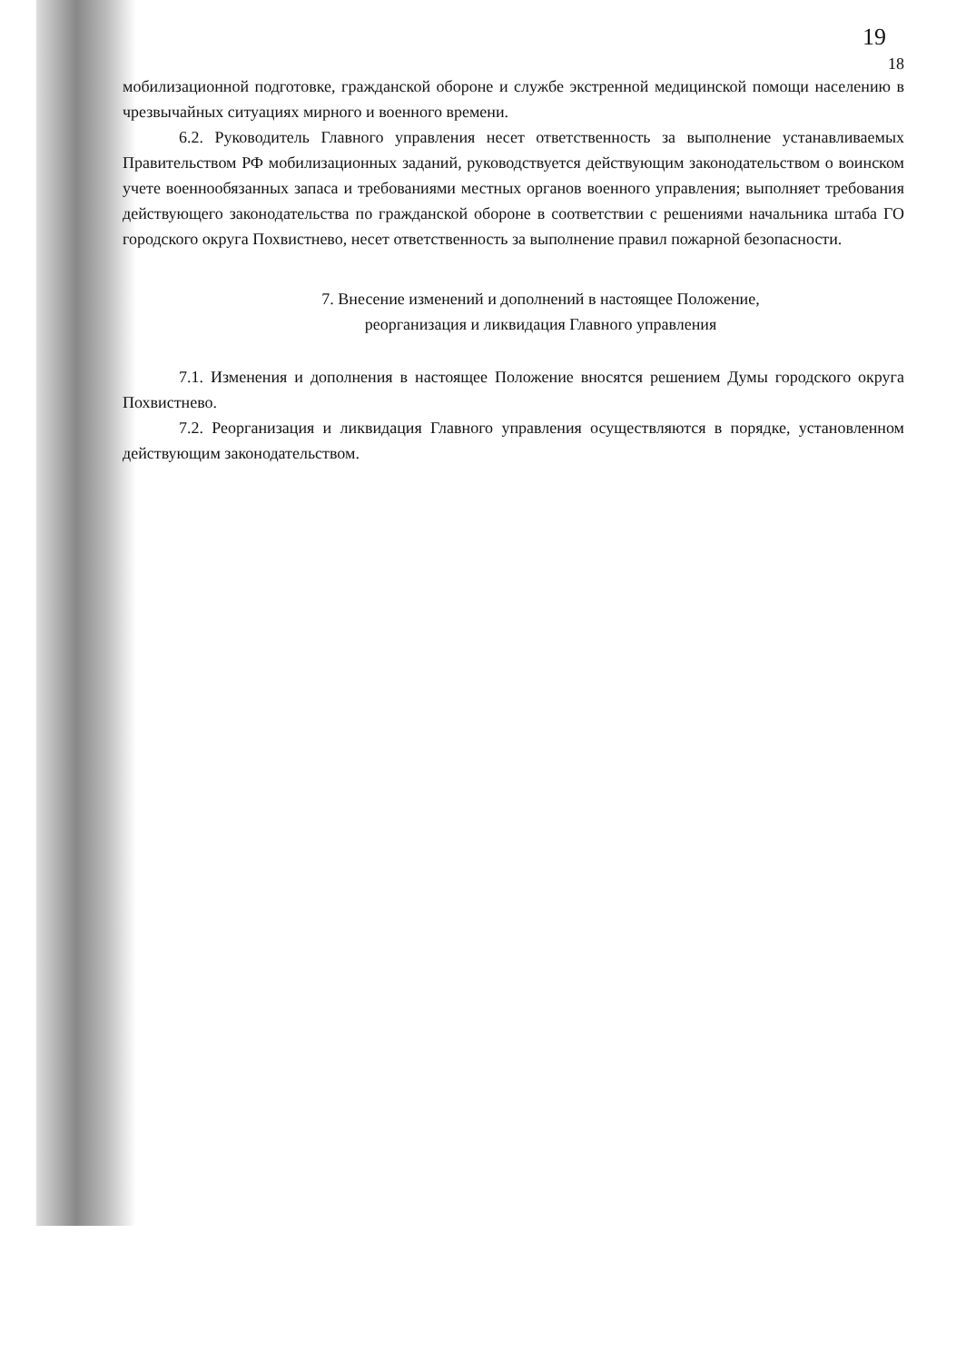18
19
мобилизационной подготовке, гражданской обороне и службе экстренной медицинской помощи населению в чрезвычайных ситуациях мирного и военного времени.
6.2. Руководитель Главного управления несет ответственность за выполнение устанавливаемых Правительством РФ мобилизационных заданий, руководствуется действующим законодательством о воинском учете военнообязанных запаса и требованиями местных органов военного управления; выполняет требования действующего законодательства по гражданской обороне в соответствии с решениями начальника штаба ГО городского округа Похвистнево, несет ответственность за выполнение правил пожарной безопасности.
7. Внесение изменений и дополнений в настоящее Положение,
реорганизация и ликвидация Главного управления
7.1. Изменения и дополнения в настоящее Положение вносятся решением Думы городского округа Похвистнево.
7.2. Реорганизация и ликвидация Главного управления осуществляются в порядке, установленном действующим законодательством.